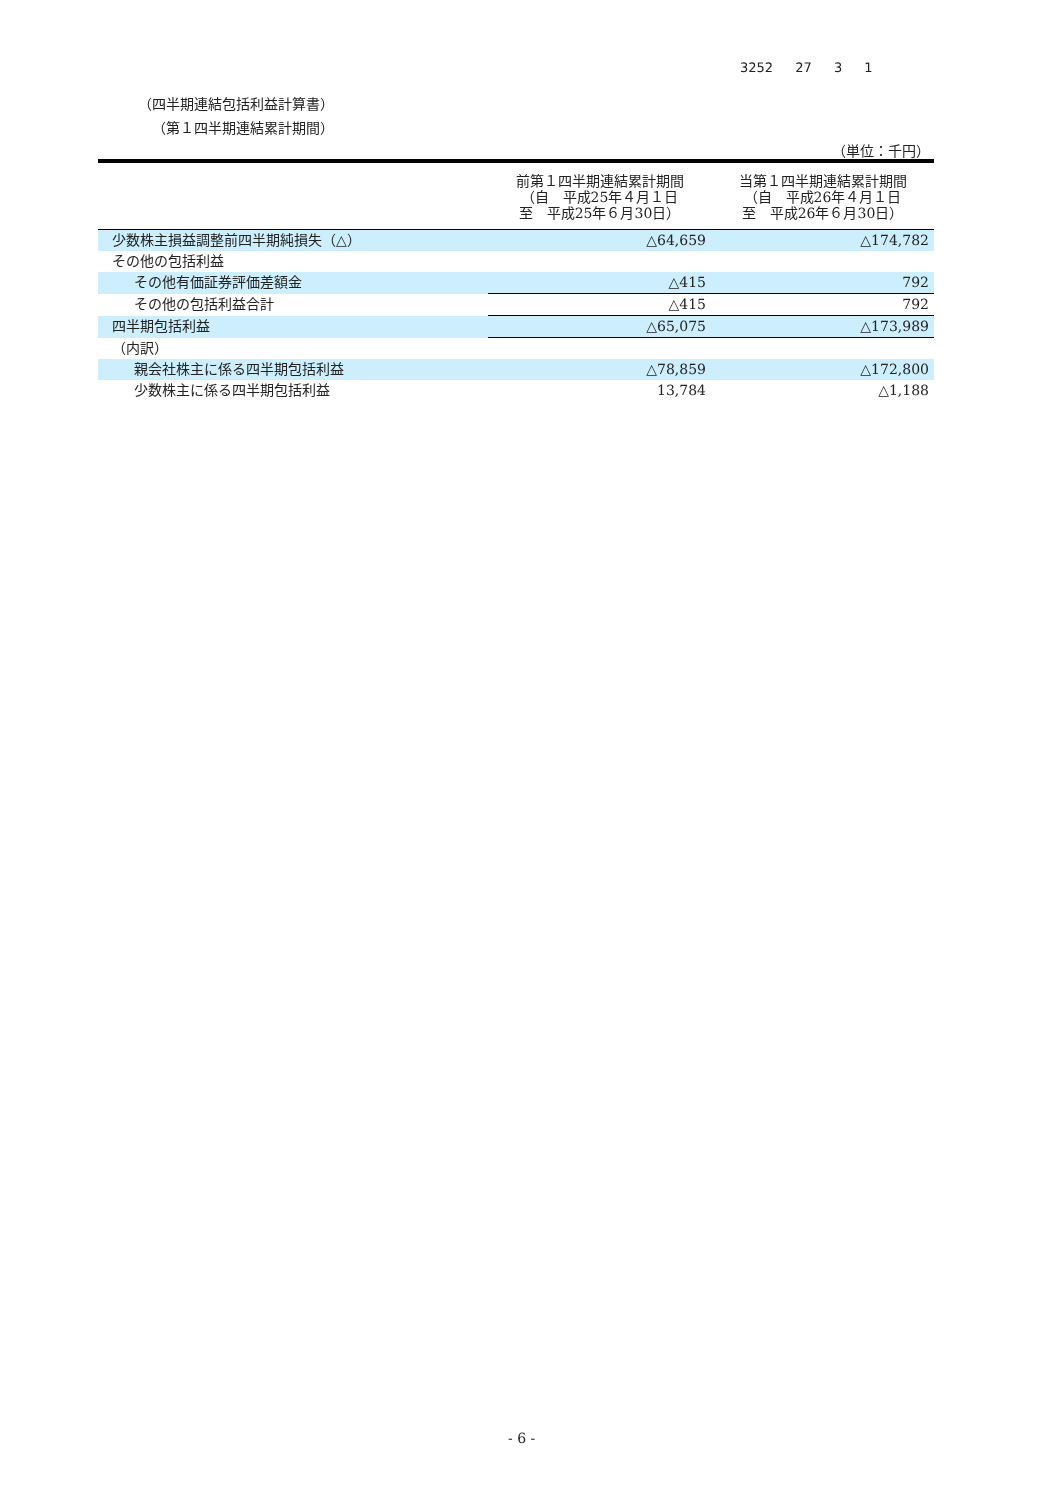3252 27 3 1
（四半期連結包括利益計算書）
（第１四半期連結累計期間）
（単位：千円）
| | 前第１四半期連結累計期間 （自 平成25年４月１日 至 平成25年６月30日） | 当第１四半期連結累計期間 （自 平成26年４月１日 至 平成26年６月30日） |
| --- | --- | --- |
| 少数株主損益調整前四半期純損失（△） | △64,659 | △174,782 |
| その他の包括利益 | | |
| その他有価証券評価差額金 | △415 | 792 |
| その他の包括利益合計 | △415 | 792 |
| 四半期包括利益 | △65,075 | △173,989 |
| （内訳） | | |
| 親会社株主に係る四半期包括利益 | △78,859 | △172,800 |
| 少数株主に係る四半期包括利益 | 13,784 | △1,188 |
- 6 -